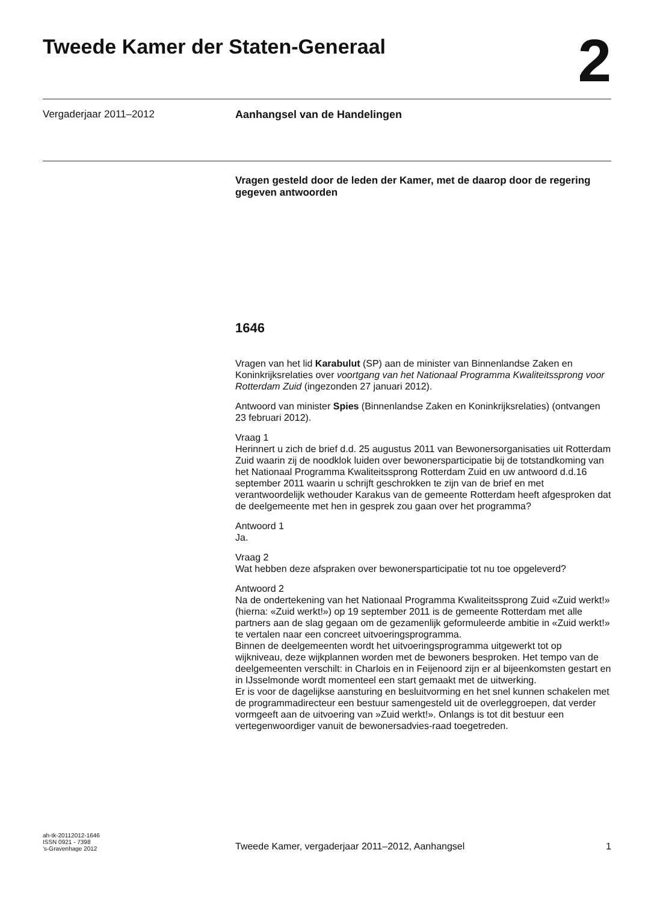Tweede Kamer der Staten-Generaal
2
Vergaderjaar 2011–2012 Aanhangsel van de Handelingen
Vragen gesteld door de leden der Kamer, met de daarop door de regering gegeven antwoorden
1646
Vragen van het lid Karabulut (SP) aan de minister van Binnenlandse Zaken en Koninkrijksrelaties over voortgang van het Nationaal Programma Kwaliteitssprong voor Rotterdam Zuid (ingezonden 27 januari 2012).
Antwoord van minister Spies (Binnenlandse Zaken en Koninkrijksrelaties) (ontvangen 23 februari 2012).
Vraag 1
Herinnert u zich de brief d.d. 25 augustus 2011 van Bewonersorganisaties uit Rotterdam Zuid waarin zij de noodklok luiden over bewonersparticipatie bij de totstandkoming van het Nationaal Programma Kwaliteitssprong Rotterdam Zuid en uw antwoord d.d.16 september 2011 waarin u schrijft geschrokken te zijn van de brief en met verantwoordelijk wethouder Karakus van de gemeente Rotterdam heeft afgesproken dat de deelgemeente met hen in gesprek zou gaan over het programma?
Antwoord 1
Ja.
Vraag 2
Wat hebben deze afspraken over bewonersparticipatie tot nu toe opgeleverd?
Antwoord 2
Na de ondertekening van het Nationaal Programma Kwaliteitssprong Zuid «Zuid werkt!» (hierna: «Zuid werkt!») op 19 september 2011 is de gemeente Rotterdam met alle partners aan de slag gegaan om de gezamenlijk geformuleerde ambitie in «Zuid werkt!» te vertalen naar een concreet uitvoeringsprogramma.
Binnen de deelgemeenten wordt het uitvoeringsprogramma uitgewerkt tot op wijkniveau, deze wijkplannen worden met de bewoners besproken. Het tempo van de deelgemeenten verschilt: in Charlois en in Feijenoord zijn er al bijeenkomsten gestart en in IJsselmonde wordt momenteel een start gemaakt met de uitwerking.
Er is voor de dagelijkse aansturing en besluitvorming en het snel kunnen schakelen met de programmadirecteur een bestuur samengesteld uit de overleggroepen, dat verder vormgeeft aan de uitvoering van »Zuid werkt!». Onlangs is tot dit bestuur een vertegenwoordiger vanuit de bewonersadvies-raad toegetreden.
ah-tk-20112012-1646
ISSN 0921 - 7398
’s-Gravenhage 2012
Tweede Kamer, vergaderjaar 2011–2012, Aanhangsel
1